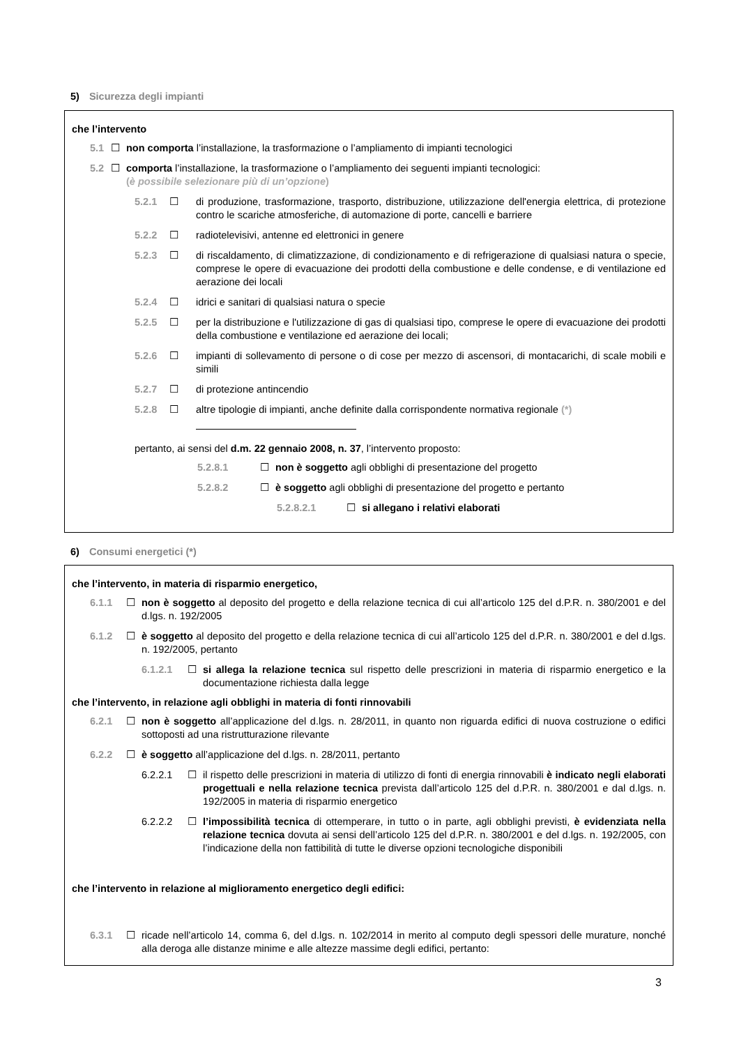5) Sicurezza degli impianti
che l’intervento
5.1 ☐ non comporta l’installazione, la trasformazione o l’ampliamento di impianti tecnologici
5.2 ☐ comporta l’installazione, la trasformazione o l’ampliamento dei seguenti impianti tecnologici:
(è possibile selezionare più di un’opzione)
5.2.1 ☐ di produzione, trasformazione, trasporto, distribuzione, utilizzazione dell'energia elettrica, di protezione contro le scariche atmosferiche, di automazione di porte, cancelli e barriere
5.2.2 ☐ radiotelevisivi, antenne ed elettronici in genere
5.2.3 ☐ di riscaldamento, di climatizzazione, di condizionamento e di refrigerazione di qualsiasi natura o specie, comprese le opere di evacuazione dei prodotti della combustione e delle condense, e di ventilazione ed aerazione dei locali
5.2.4 ☐ idrici e sanitari di qualsiasi natura o specie
5.2.5 ☐ per la distribuzione e l'utilizzazione di gas di qualsiasi tipo, comprese le opere di evacuazione dei prodotti della combustione e ventilazione ed aerazione dei locali;
5.2.6 ☐ impianti di sollevamento di persone o di cose per mezzo di ascensori, di montacarichi, di scale mobili e simili
5.2.7 ☐ di protezione antincendio
5.2.8 ☐ altre tipologie di impianti, anche definite dalla corrispondente normativa regionale (*)
pertanto, ai sensi del d.m. 22 gennaio 2008, n. 37, l’intervento proposto:
5.2.8.1 ☐ non è soggetto agli obblighi di presentazione del progetto
5.2.8.2 ☐ è soggetto agli obblighi di presentazione del progetto e pertanto
5.2.8.2.1 ☐ si allegano i relativi elaborati
6) Consumi energetici (*)
che l’intervento, in materia di risparmio energetico,
6.1.1 ☐ non è soggetto al deposito del progetto e della relazione tecnica di cui all’articolo 125 del d.P.R. n. 380/2001 e del d.lgs. n. 192/2005
6.1.2 ☐ è soggetto al deposito del progetto e della relazione tecnica di cui all’articolo 125 del d.P.R. n. 380/2001 e del d.lgs. n. 192/2005, pertanto
6.1.2.1 ☐ si allega la relazione tecnica sul rispetto delle prescrizioni in materia di risparmio energetico e la documentazione richiesta dalla legge
che l’intervento, in relazione agli obblighi in materia di fonti rinnovabili
6.2.1 ☐ non è soggetto all’applicazione del d.lgs. n. 28/2011, in quanto non riguarda edifici di nuova costruzione o edifici sottoposti ad una ristrutturazione rilevante
6.2.2 ☐ è soggetto all’applicazione del d.lgs. n. 28/2011, pertanto
6.2.2.1 ☐ il rispetto delle prescrizioni in materia di utilizzo di fonti di energia rinnovabili è indicato negli elaborati progettuali e nella relazione tecnica prevista dall’articolo 125 del d.P.R. n. 380/2001 e dal d.lgs. n. 192/2005 in materia di risparmio energetico
6.2.2.2 ☐ l’impossibilità tecnica di ottemperare, in tutto o in parte, agli obblighi previsti, è evidenziata nella relazione tecnica dovuta ai sensi dell’articolo 125 del d.P.R. n. 380/2001 e del d.lgs. n. 192/2005, con l’indicazione della non fattibilità di tutte le diverse opzioni tecnologiche disponibili
che l’intervento in relazione al miglioramento energetico degli edifici:
6.3.1 ☐ ricade nell’articolo 14, comma 6, del d.lgs. n. 102/2014 in merito al computo degli spessori delle murature, nonché alla deroga alle distanze minime e alle altezze massime degli edifici, pertanto:
3